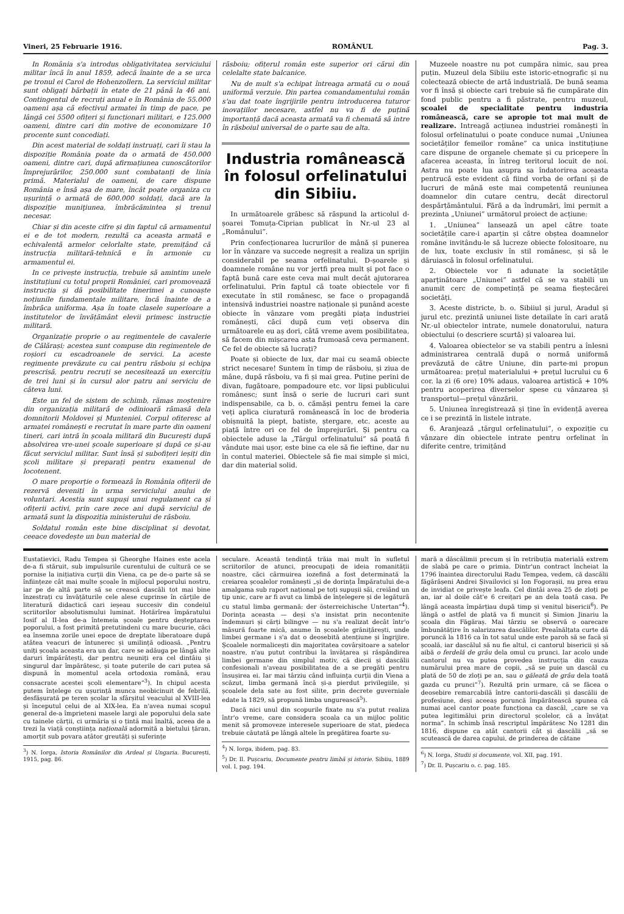Vineri, 25 Februarie 1916. ROMÂNUL Pag. 3.
In România s'a introdus obligativitatea serviciului militar încă în anul 1859, adecă înainte de a se urca pe tronul ei Carol de Hohenzollern. La serviciul militar sunt obligați bărbații în etate de 21 până la 46 ani. Contingentul de recruți anual e în România de 55.000 oameni așa că efectivul armatei în timp de pace, pe lângă cei 5500 ofițeri și funcționari militari, e 125.000 oameni, dintre cari din motive de economizare 10 procente sunt concediați.
Din acest material de soldați instruați, cari îi stau la dispoziție România poate da o armată de 450.000 oameni, dintre cari, după afirmațiunea cunoscătorilor împrejurărilor, 250.000 sunt combatanți de linia primă. Materialul de oameni, de care dispune România e însă așa de mare, încât poate organiza cu ușurință o armată de 600.000 soldați, dacă are la dispoziție muniţiunea, îmbrăcămintea și trenul necesar.
Chiar și din aceste cifre și din faptul că armamentul ei e de tot modern, rezultă ca aceasta armată e echivalentă armelor celorlalte state, premițând că instrucția militară-tehnică e în armonie cu armamentul ei.
In ce privește instrucția, trebuie să amintim unele instituțiuni cu totul proprii României, cari promovează instrucția și dă posibilitate tinerimei a cunoaște noțiunile fundamentale militare, încă înainte de a îmbrăca uniforma. Așa în toate clasele superioare a institutelor de învățământ elevii primesc instrucție militară.
Organizație proprie o au regimentele de cavalerie de Călărași; acestea sunt compuse din regimentele de roșiori cu escadroanele de servici. La aceste regimente prevăzute cu cai pentru răsboiu și echipa prescrisă, pentru recruți se necesitează un exercițiu de trei luni și în cursul alor patru ani serviciu de câteva luni.
Este un fel de sistem de schimb, rămas moștenire din organizația militară de odinioară rămasă dela domnitorii Moldovei și Munteniei. Corpul ofiteresc al armatei românești e recrutat în mare parte din oameni tineri, cari intră în școala militară din București după absolvirea vre-unei școale superioare și după ce și-au făcut serviciul militar. Sunt însă și subofițeri ieșiți din școli militare și preparați pentru examenul de locotenent.
O mare proporție o formează în România ofițerii de rezervă deveniți în urma serviciului anului de voluntari. Acestia sunt supuși unui regulament ca și ofițerii activi, prin care zece ani după serviciul de armată sunt la dispoziția ministerului de răsboiu.
Soldatul român este bine disciplinat și devotat, ceeace dovedește un bun material de
răsboiu; ofițerul român este superior ori cărui din celelalte state balcanice.
Nu de mult s'a echipat întreaga armată cu o nouă uniformă verzuie. Din partea comandamentului român s'au dat toate îngrijirile pentru introducerea tuturor inovațiilor necesare, astfel nu va fi de puțină importanță dacă aceasta armată va fi chemată să intre în răsboiul universal de o parte sau de alta.
Industria românească în folosul orfelinatului din Sibiiu.
In următoarele grăbesc să răspund la articolul d-șoarei Tomuța-Ciprian publicat în Nr.-ul 23 al „Românului”.
Prin confecționarea lucrurilor de mână și punerea lor în vânzare va succede negreșit a realiza un sprijin considerabil pe seama orfelinatului. D-șoarele și doamnele române nu vor jertfi prea mult și pot face o faptă bună care este ceva mai mult decât ajutorarea orfelinatului. Prin faptul că toate obiectele vor fi executate în stil românesc, se face o propagandă intensivă industriei noastre naționale și punând aceste obiecte în vânzare vom pregăti piața industriei românești, căci după cum veți observa din următoarele eu aș dori, câtă vreme avem posibilitatea, să facem din mișcarea asta frumoasă ceva permanent. Ce fel de obiecte să lucrați?
Poate și obiecte de lux, dar mai cu seamă obiecte strict necesare! Suntem în timp de răsboiu, și ziua de mâne, după răsboiu, va fi și mai grea. Puține perini de divan, fugătoare, pompadoure etc. vor lipsi publicului românesc; sunt însă o serie de lucruri cari sunt indispensabile, ca b. o. cămăși pentru femei la care veți aplica ciuratură românească în loc de broderia obișnuită la piept, batiste, ștergare, etc. aceste au piață între ori ce fel de împrejurări. Și pentru ca obiectele aduse la „Târgul orfelinatului” să poată fi vândute mai ușor, este bine ca ele să fie ieftine, dar nu în contul materiei. Obiectele să fie mai simple și mici, dar din material solid.
Muzeele noastre nu pot cumpăra nimic, sau prea puțin. Muzeul dela Sibiiu este istoric-etnografic și nu colectează obiecte de artă industrială. De bună seama vor fi însă și obiecte cari trebuie să fie cumpărate din fond public pentru a fi păstrate, pentru muzeul, școalei de specialitate pentru industria românească, care se apropie tot mai mult de realizare. Intreagă acțiunea industriei românești în folosul orfelinatului o poate conduce numai „Uniunea societăților femeilor române” ca unica instituțiune care dispune de organele chemate și cu pricepere în afacerea aceasta, în întreg teritorul locuit de noi. Astra nu poate lua asupra sa îndatorirea aceasta pentrucă este evident că fiind vorba de orfani și de lucruri de mână este mai competentă reuniunea doamnelor din cutare centru, decât directorul despărțământului. Fără a da îndrumări, îmi permit a prezinta „Uniunei” următorul proiect de acțiune:
1. „Uniunea” lansează un apel către toate societățile care-i aparțin și către obștea doamnelor române invitându-le să lucreze obiecte folositoare, nu de lux, toate exclusiv în stil românesc, și să le dăruiască în folosul orfelinatului.
2. Obiectele vor fi adunate la societățile aparținătoare „Uniunei” astfel că se va stabili un anumit cerc de competință pe seama fieștecărei societăți.
3. Aceste districte, b. o. Sibiiul și jurul, Aradul și jurul etc. prezintă uniunei liste detailate în cari arată Nr.-ul obiectelor intrate, numele donatorului, natura obiectului (o descriere scurtă) și valoarea lui.
4. Valoarea obiectelor se va stabili pentru a înlesni administrarea centrală după o normă uniformă prevăzută de către Uniune, din parte-mi propun următoarea: prețul materialului + prețul lucrului cu 6 cor. la zi (6 ore) 10% adaus, valoarea artistică + 10% pentru acoperirea diverselor spese cu vânzarea și transportul—prețul vânzării.
5. Uniunea înregistrează și ține în evidență averea ce i se prezintă în listele intrate.
6. Aranjează „târgul orfelinatului”, o expoziție cu vânzare din obiectele intrate pentru orfelinat în diferite centre, trimițând
Eustatievici, Radu Tempea și Gheorghe Haines este acela de-a fi stăruit, sub impulsurile curentului de cultură ce se pornise la inițiativa curții din Viena, ca pe de-o parte să se înființeze cât mai multe școale în mijlocul poporului nostru, iar pe de altă parte să se crească dascăli tot mai bine înzestrați cu învățăturile cele alese cuprinse în cărțile de literatură didactică cari ieșeau succesiv din condeiul scriitorilor absolutismului luminat. Hotărîrea împăratului Iosif al II-lea de-a întemeia școale pentru deșteptarea poporului, a fost primită pretutindeni cu mare bucurie, căci ea însemna zorile unei epoce de dreptate liberatoare după atâtea veacuri de întunerec și umilință odioasă. „Pentru uniți școala aceasta era un dar, care se adăuga pe lângă alte daruri împărătești, dar pentru neuniți era cel dintâiu și singurul dar împărătesc, și toate puterile de cari putea să dispună în momentul acela ortodoxia română, erau consacrate acestei școli elementare”<sup>3</sup>). In chipul acesta putem înțelege cu ușurință munca neobicinuit de febrilă, desfășurată pe teren școlar la sfârșitul veacului al XVIII-lea și începutul celui de al XIX-lea. Ea n'avea numai scopul general de-a împrieteni masele largi ale poporului dela sate cu tainele cărții, ci urmăria și o țintă mai înaltă, aceea de a trezi la viață conștiința națională adormită a bietului țăran, amorțit sub povara atâtor greutăți și suferințe
<sup>3</sup>) N. Iorga, Istoria Românilor din Ardeal și Ungaria. București, 1915, pag. 86.
seculare. Această tendință trăia mai mult în sufletul scriitorilor de atunci, preocupați de ideia romanității noastre, căci cârmuirea iozefină a fost determinată la creiarea școalelor românești „și de dorința Împăratului de-a amalgama sub raport național pe toți supușii săi, creiând un tip unic, care ar fi avut ca limbă de înțelegere și de legătură cu statul limba germană: der österreichische Untertan”<sup>4</sup>). Dorința aceasta — deși s'a insistat prin necontenite îndemnuri și cărți bilingve — nu s'a realizat decât într'o măsură foarte mică, anume în școalele grănițărești, unde limbei germane i s'a dat o deosebită atențiune și îngrijire. Școalele normalicești din majoritatea covârșitoare a satelor noastre, n'au putut contribui la învățarea și răspândirea limbei germane din simplul motiv, că diecii și dascălii confesionali n'aveau posibilitatea de a se pregăti pentru însușirea ei. Iar mai târziu când influința curții din Viena a scăzut, limba germană încă și-a pierdut privilegiile, și școalele dela sate au fost silite, prin decrete guverniale edate la 1829, să propună limba ungurească<sup>5</sup>).
Dacă nici unul din scopurile fixate nu s'a putut realiza într'o vreme, care considera școala ca un mijloc politic menit să promoveze interesele superioare de stat, piedeca trebuie căutată pe lângă altele în pregătirea foarte su-
<sup>4</sup>) N. Iorga, ibidem, pag. 83.
<sup>5</sup>) Dr. Il. Pușcariu, Documente pentru limbă și istorie. Sibiiu, 1889 vol. I. pag. 194.
mară a dăscălimii precum și în retribuția materială extrem de slabă pe care o primia. Dintr'un contract încheiat la 1796 înaintea directorului Radu Tempea, vedem, că dascălii făgărășeni Andrei Șivailovici și Ion Fogorașii, nu prea erau de invidiat ce privește leafa. Cel dintâi avea 25 de zloți pe an, iar al doile cât'e 6 creițari pe an dela toată casa. Pe lângă aceasta împărțiau după timp și venitul bisericii<sup>6</sup>). Pe lângă o astfel de plată va fi muncit și Simion Jinariu la școala din Făgăraș. Mai târziu se observă o oarecare îmbunătățire în salarizarea dascălilor. Preaînălțata curte dă poruncă la 1816 ca în tot satul unde este paroh să se facă și școală, iar dascălul să nu fie altul, ci cantorul bisericii și să aibă o ferdelă de grâu dela omul cu prunci. Iar acolo unde cantorul nu va putea provedea instrucția din cauza numărului prea mare de copii, „să se puie un dascăl cu plată de 50 de zloți pe an, sau o găleată de grâu dela toată gazda cu prunci”<sup>7</sup>). Rezultă prin urmare, că se făcea o deosebire remarcabilă între cantorii-dascăli și dascălii de profesiune, deși aceeaș poruncă împărătească spunea că numai acel cantor poate funcționa ca dascăl, „care se va putea legitimălui prin directorul școlelor, că a învățat norma”. In schimb însă rescriptul împărătesc No 1281 din 1816, dispune ca atât cantorii cât și dascălii „să se scutească de darea capului, de prinderea de cătane
<sup>6</sup>) N. Iorga, Studii și documente, vol. XII, pag. 191.
<sup>7</sup>) Dr. Il. Pușcariu o. c. pag. 185.